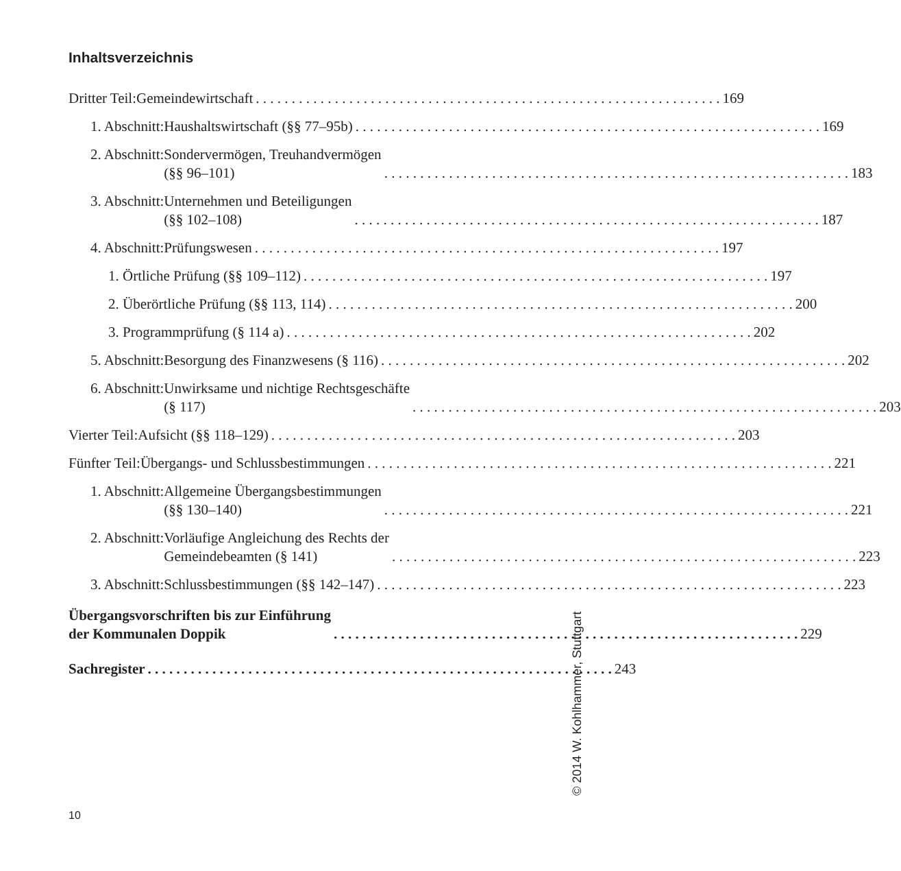Inhaltsverzeichnis
Dritter Teil: Gemeindewirtschaft 169
1. Abschnitt: Haushaltswirtschaft (§§ 77–95b) 169
2. Abschnitt: Sondervermögen, Treuhandvermögen
(§§ 96–101) 183
3. Abschnitt: Unternehmen und Beteiligungen
(§§ 102–108) 187
4. Abschnitt: Prüfungswesen 197
1. Örtliche Prüfung (§§ 109–112) 197
2. Überörtliche Prüfung (§§ 113, 114) 200
3. Programmprüfung (§ 114 a) 202
5. Abschnitt: Besorgung des Finanzwesens (§ 116) 202
6. Abschnitt: Unwirksame und nichtige Rechtsgeschäfte
(§ 117) 203
Vierter Teil: Aufsicht (§§ 118–129) 203
Fünfter Teil: Übergangs- und Schlussbestimmungen 221
1. Abschnitt: Allgemeine Übergangsbestimmungen
(§§ 130–140) 221
2. Abschnitt: Vorläufige Angleichung des Rechts der
Gemeindebeamten (§ 141) 223
3. Abschnitt: Schlussbestimmungen (§§ 142–147) 223
Übergangsvorschriften bis zur Einführung
der Kommunalen Doppik 229
Sachregister 243
© 2014 W. Kohlhammer, Stuttgart
10